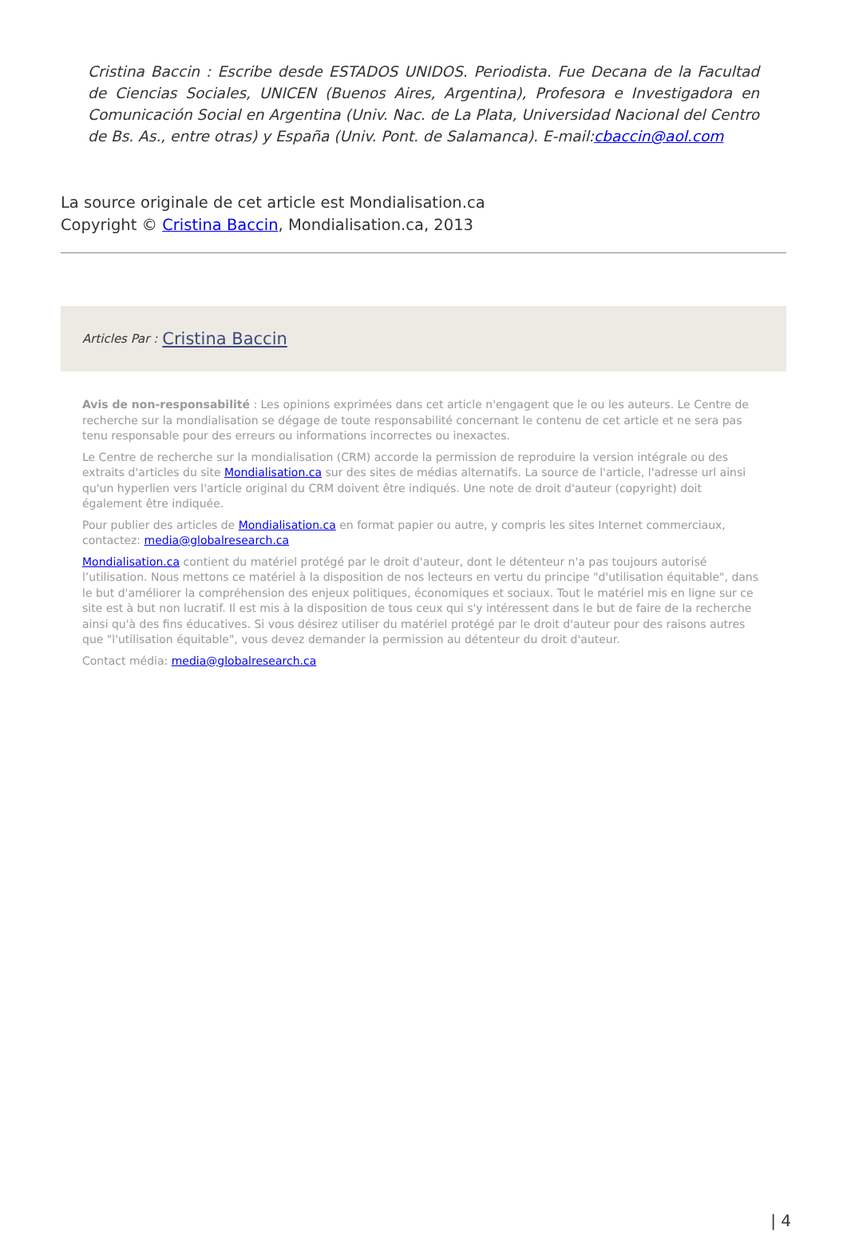Cristina Baccin : Escribe desde ESTADOS UNIDOS. Periodista. Fue Decana de la Facultad de Ciencias Sociales, UNICEN (Buenos Aires, Argentina), Profesora e Investigadora en Comunicación Social en Argentina (Univ. Nac. de La Plata, Universidad Nacional del Centro de Bs. As., entre otras) y España (Univ. Pont. de Salamanca). E-mail:cbaccin@aol.com
La source originale de cet article est Mondialisation.ca
Copyright © Cristina Baccin, Mondialisation.ca, 2013
Articles Par : Cristina Baccin
Avis de non-responsabilité : Les opinions exprimées dans cet article n'engagent que le ou les auteurs. Le Centre de recherche sur la mondialisation se dégage de toute responsabilité concernant le contenu de cet article et ne sera pas tenu responsable pour des erreurs ou informations incorrectes ou inexactes.
Le Centre de recherche sur la mondialisation (CRM) accorde la permission de reproduire la version intégrale ou des extraits d'articles du site Mondialisation.ca sur des sites de médias alternatifs. La source de l'article, l'adresse url ainsi qu'un hyperlien vers l'article original du CRM doivent être indiqués. Une note de droit d'auteur (copyright) doit également être indiquée.
Pour publier des articles de Mondialisation.ca en format papier ou autre, y compris les sites Internet commerciaux, contactez: media@globalresearch.ca
Mondialisation.ca contient du matériel protégé par le droit d'auteur, dont le détenteur n'a pas toujours autorisé l’utilisation. Nous mettons ce matériel à la disposition de nos lecteurs en vertu du principe "d'utilisation équitable", dans le but d'améliorer la compréhension des enjeux politiques, économiques et sociaux. Tout le matériel mis en ligne sur ce site est à but non lucratif. Il est mis à la disposition de tous ceux qui s'y intéressent dans le but de faire de la recherche ainsi qu'à des fins éducatives. Si vous désirez utiliser du matériel protégé par le droit d'auteur pour des raisons autres que "l'utilisation équitable", vous devez demander la permission au détenteur du droit d'auteur.
Contact média: media@globalresearch.ca
| 4